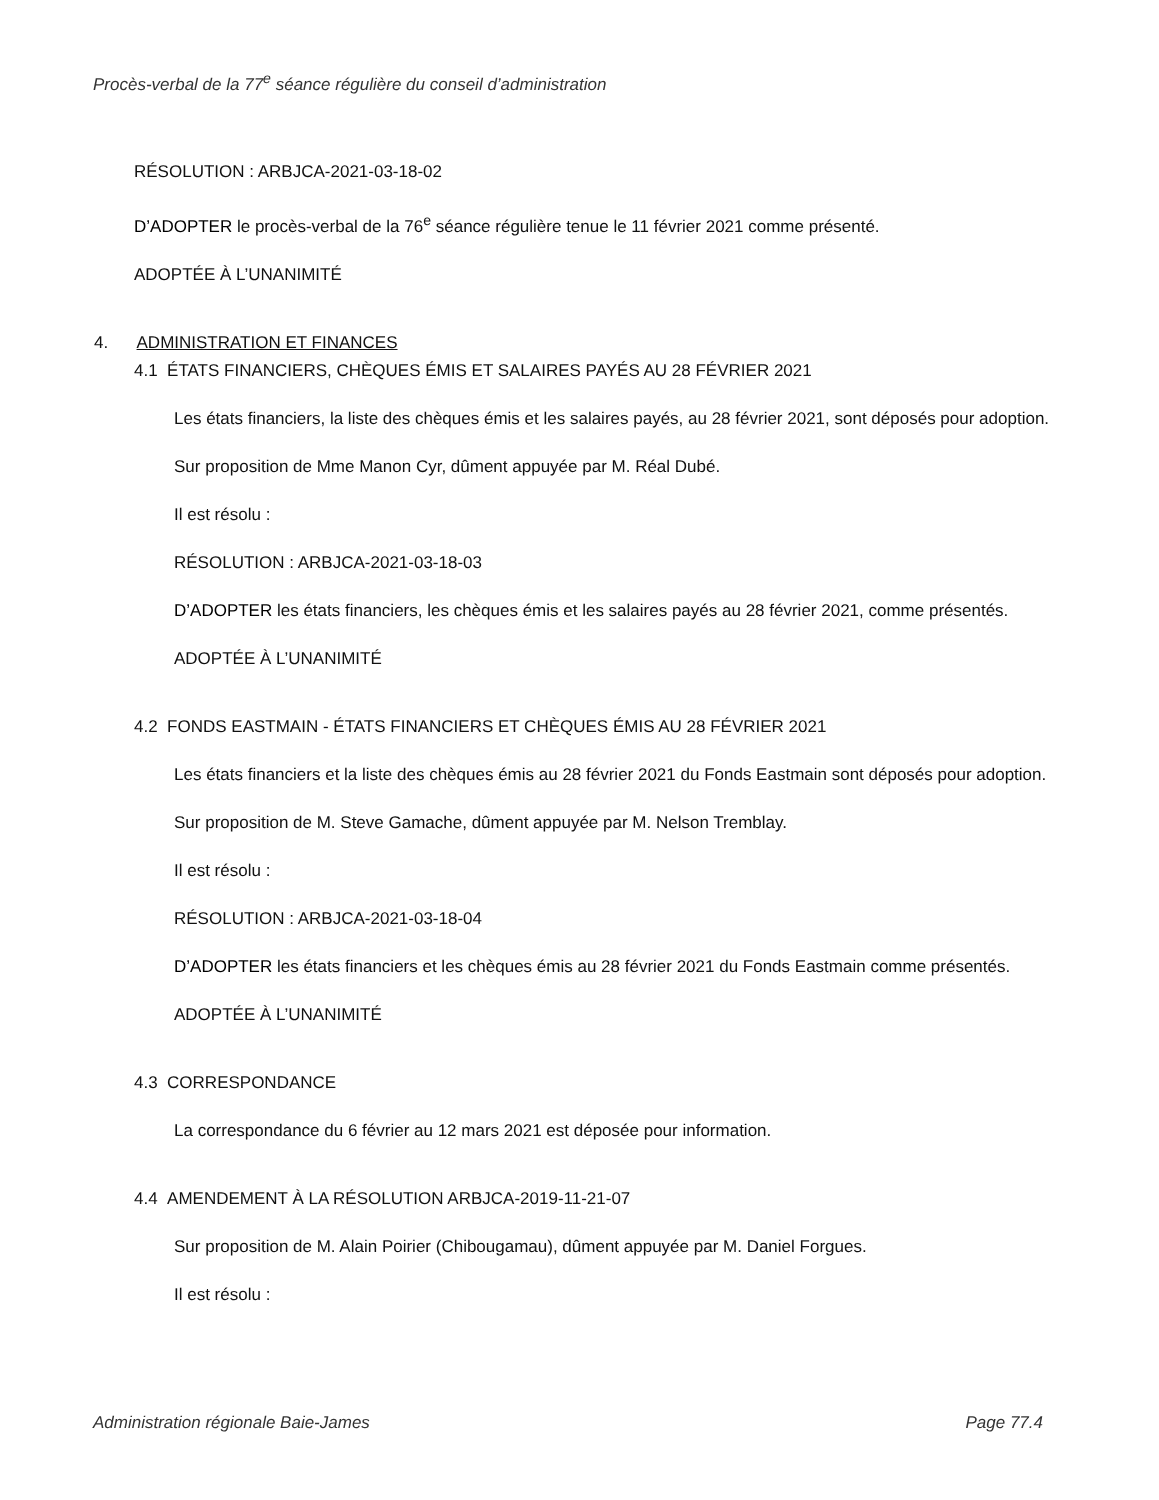Procès-verbal de la 77<sup>e</sup> séance régulière du conseil d’administration
RÉSOLUTION : ARBJCA-2021-03-18-02
D’ADOPTER le procès-verbal de la 76<sup>e</sup> séance régulière tenue le 11 février 2021 comme présenté.
ADOPTÉE À L’UNANIMITÉ
4. ADMINISTRATION ET FINANCES
4.1 ÉTATS FINANCIERS, CHÈQUES ÉMIS ET SALAIRES PAYÉS AU 28 FÉVRIER 2021
Les états financiers, la liste des chèques émis et les salaires payés, au 28 février 2021, sont déposés pour adoption.
Sur proposition de Mme Manon Cyr, dûment appuyée par M. Réal Dubé.
Il est résolu :
RÉSOLUTION : ARBJCA-2021-03-18-03
D’ADOPTER les états financiers, les chèques émis et les salaires payés au 28 février 2021, comme présentés.
ADOPTÉE À L’UNANIMITÉ
4.2 FONDS EASTMAIN - ÉTATS FINANCIERS ET CHÈQUES ÉMIS AU 28 FÉVRIER 2021
Les états financiers et la liste des chèques émis au 28 février 2021 du Fonds Eastmain sont déposés pour adoption.
Sur proposition de M. Steve Gamache, dûment appuyée par M. Nelson Tremblay.
Il est résolu :
RÉSOLUTION : ARBJCA-2021-03-18-04
D’ADOPTER les états financiers et les chèques émis au 28 février 2021 du Fonds Eastmain comme présentés.
ADOPTÉE À L’UNANIMITÉ
4.3 CORRESPONDANCE
La correspondance du 6 février au 12 mars 2021 est déposée pour information.
4.4 AMENDEMENT À LA RÉSOLUTION ARBJCA-2019-11-21-07
Sur proposition de M. Alain Poirier (Chibougamau), dûment appuyée par M. Daniel Forgues.
Il est résolu :
Administration régionale Baie-James Page 77.4